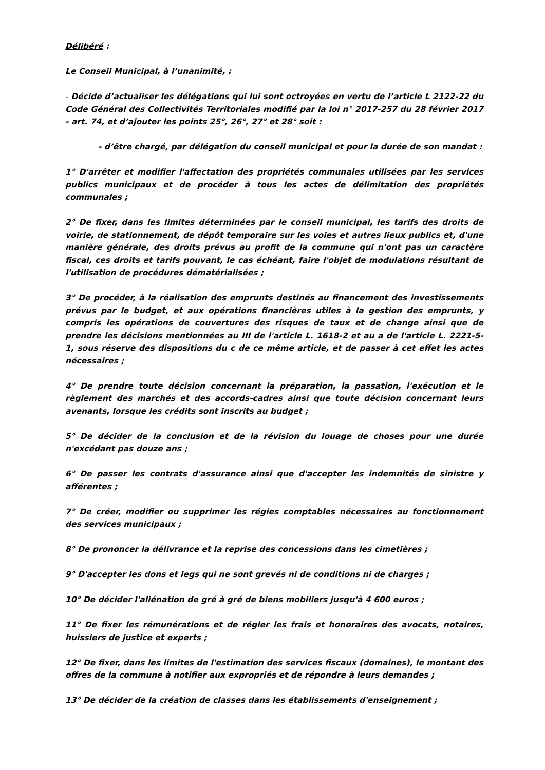Délibéré :
Le Conseil Municipal, à l’unanimité, :
- Décide d’actualiser les délégations qui lui sont octroyées en vertu de l’article L 2122-22 du Code Général des Collectivités Territoriales modifié par la loi n° 2017-257 du 28 février 2017 - art. 74, et d’ajouter les points 25°, 26°, 27° et 28° soit :
- d’être chargé, par délégation du conseil municipal et pour la durée de son mandat :
1° D'arrêter et modifier l'affectation des propriétés communales utilisées par les services publics municipaux et de procéder à tous les actes de délimitation des propriétés communales ;
2° De fixer, dans les limites déterminées par le conseil municipal, les tarifs des droits de voirie, de stationnement, de dépôt temporaire sur les voies et autres lieux publics et, d'une manière générale, des droits prévus au profit de la commune qui n'ont pas un caractère fiscal, ces droits et tarifs pouvant, le cas échéant, faire l'objet de modulations résultant de l'utilisation de procédures dématérialisées ;
3° De procéder, à la réalisation des emprunts destinés au financement des investissements prévus par le budget, et aux opérations financières utiles à la gestion des emprunts, y compris les opérations de couvertures des risques de taux et de change ainsi que de prendre les décisions mentionnées au III de l'article L. 1618-2 et au a de l'article L. 2221-5-1, sous réserve des dispositions du c de ce même article, et de passer à cet effet les actes nécessaires ;
4° De prendre toute décision concernant la préparation, la passation, l'exécution et le règlement des marchés et des accords-cadres ainsi que toute décision concernant leurs avenants, lorsque les crédits sont inscrits au budget ;
5° De décider de la conclusion et de la révision du louage de choses pour une durée n'excédant pas douze ans ;
6° De passer les contrats d'assurance ainsi que d'accepter les indemnités de sinistre y afférentes ;
7° De créer, modifier ou supprimer les régies comptables nécessaires au fonctionnement des services municipaux ;
8° De prononcer la délivrance et la reprise des concessions dans les cimetières ;
9° D'accepter les dons et legs qui ne sont grevés ni de conditions ni de charges ;
10° De décider l'aliénation de gré à gré de biens mobiliers jusqu'à 4 600 euros ;
11° De fixer les rémunérations et de régler les frais et honoraires des avocats, notaires, huissiers de justice et experts ;
12° De fixer, dans les limites de l'estimation des services fiscaux (domaines), le montant des offres de la commune à notifier aux expropriés et de répondre à leurs demandes ;
13° De décider de la création de classes dans les établissements d'enseignement ;